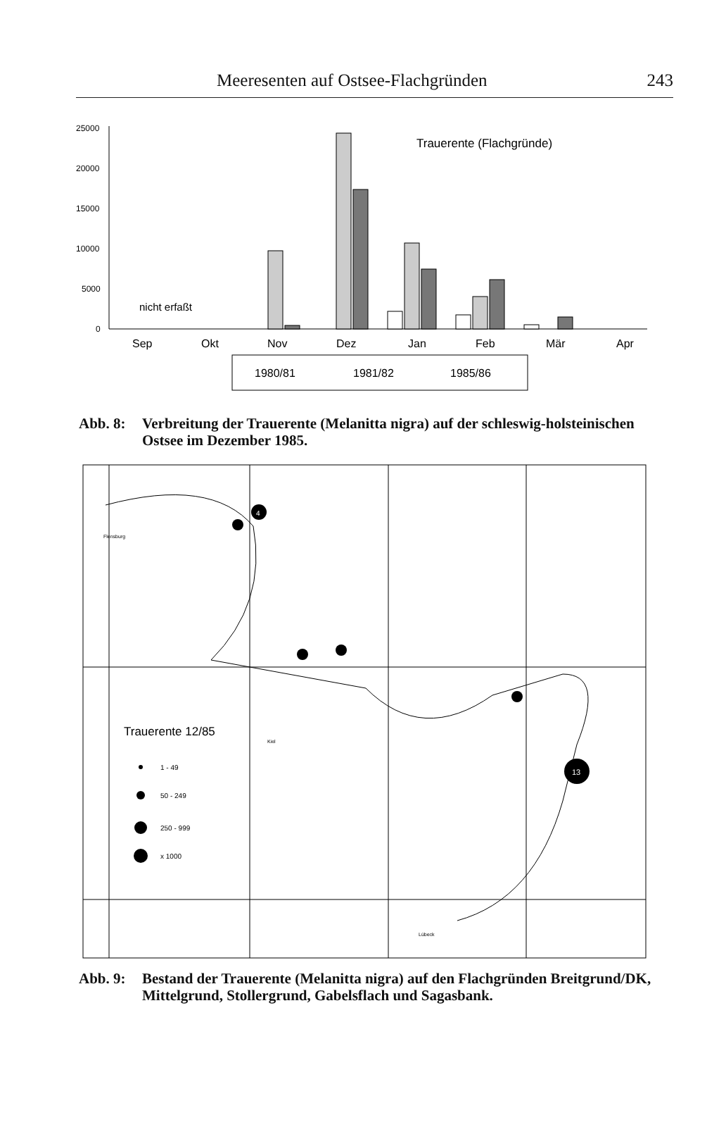Meeresenten auf Ostsee-Flachgründen 243
25000
20000
15000
10000
5000
0
Trauerente (Flachgründe)
nicht erfaßt
Sep
Okt
Nov
Dez
Jan
Feb
Mär
Apr
1980/81
1981/82
1985/86
Abb. 8: Verbreitung der Trauerente (Melanitta nigra) auf der schleswig-holsteinischen Ostsee im Dezember 1985.
Flensburg
Kiel
Lübeck
Trauerente 12/85
1 - 49
50 - 249
250 - 999
x 1000
13
4
Abb. 9: Bestand der Trauerente (Melanitta nigra) auf den Flachgründen Breitgrund/DK, Mittelgrund, Stollergrund, Gabelsflach und Sagasbank.